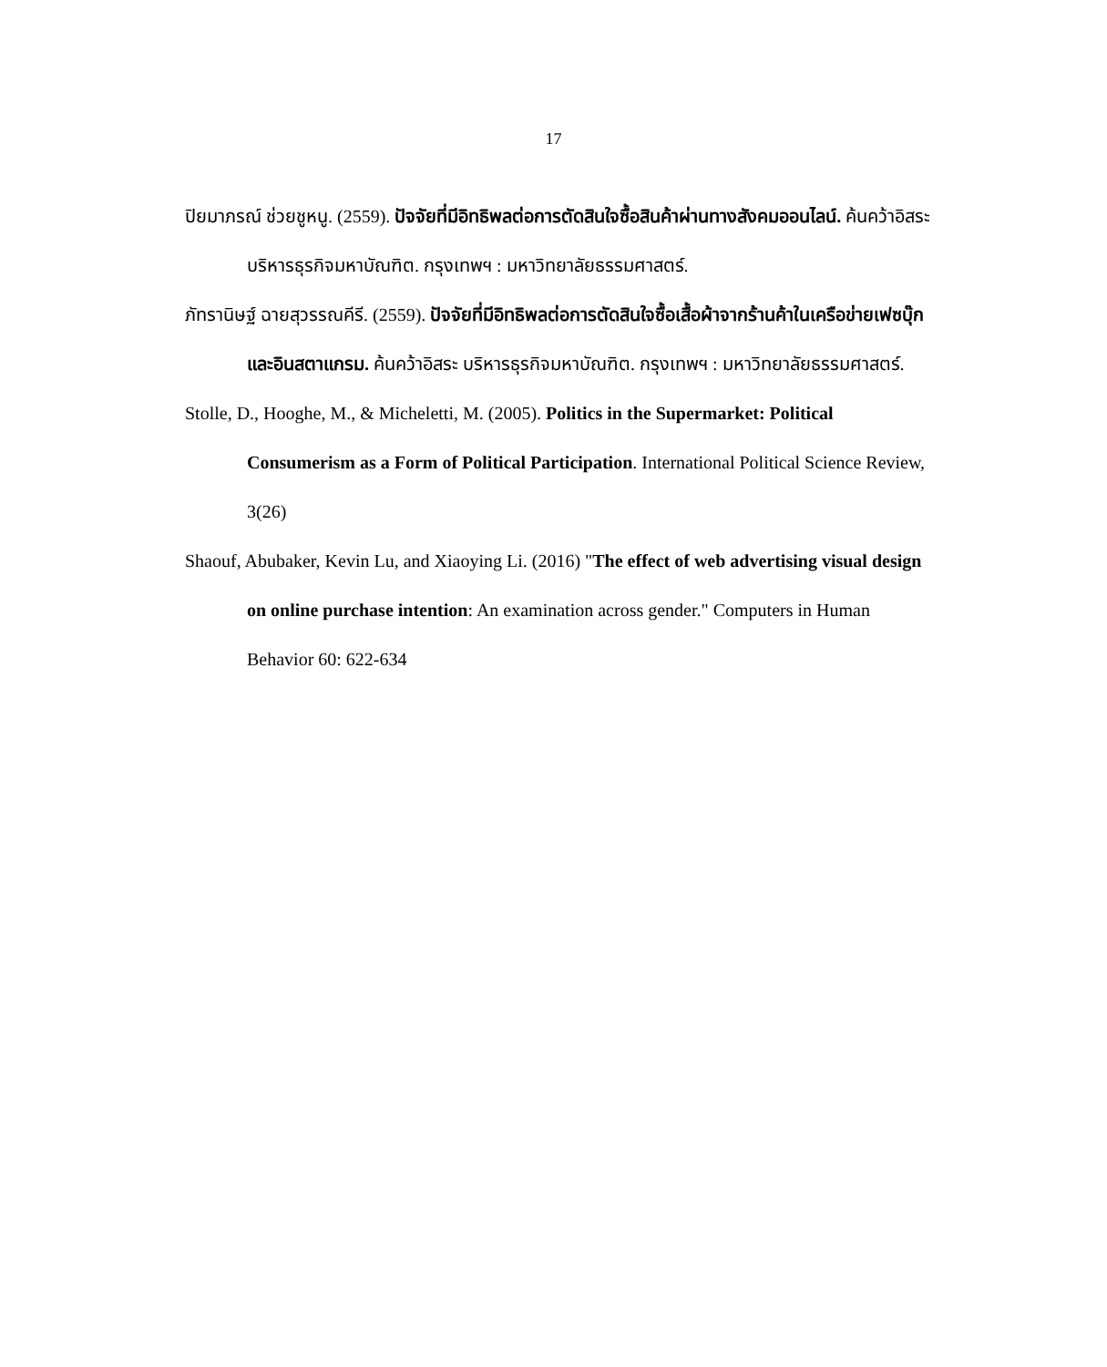17
ปิยมาภรณ์ ช่วยชูหนู. (2559). ปัจจัยที่มีอิทธิพลต่อการตัดสินใจซื้อสินค้าผ่านทางสังคมออนไลน์. ค้นคว้าอิสระ บริหารธุรกิจมหาบัณฑิต. กรุงเทพฯ : มหาวิทยาลัยธรรมศาสตร์.
ภัทรานิษฐ์ ฉายสุวรรณคีรี. (2559). ปัจจัยที่มีอิทธิพลต่อการตัดสินใจซื้อเสื้อผ้าจากร้านค้าในเครือข่ายเฟซบุ๊กและอินสตาแกรม. ค้นคว้าอิสระ บริหารธุรกิจมหาบัณฑิต. กรุงเทพฯ : มหาวิทยาลัยธรรมศาสตร์.
Stolle, D., Hooghe, M., & Micheletti, M. (2005). Politics in the Supermarket: Political Consumerism as a Form of Political Participation. International Political Science Review, 3(26)
Shaouf, Abubaker, Kevin Lu, and Xiaoying Li. (2016) "The effect of web advertising visual design on online purchase intention: An examination across gender." Computers in Human Behavior 60: 622-634